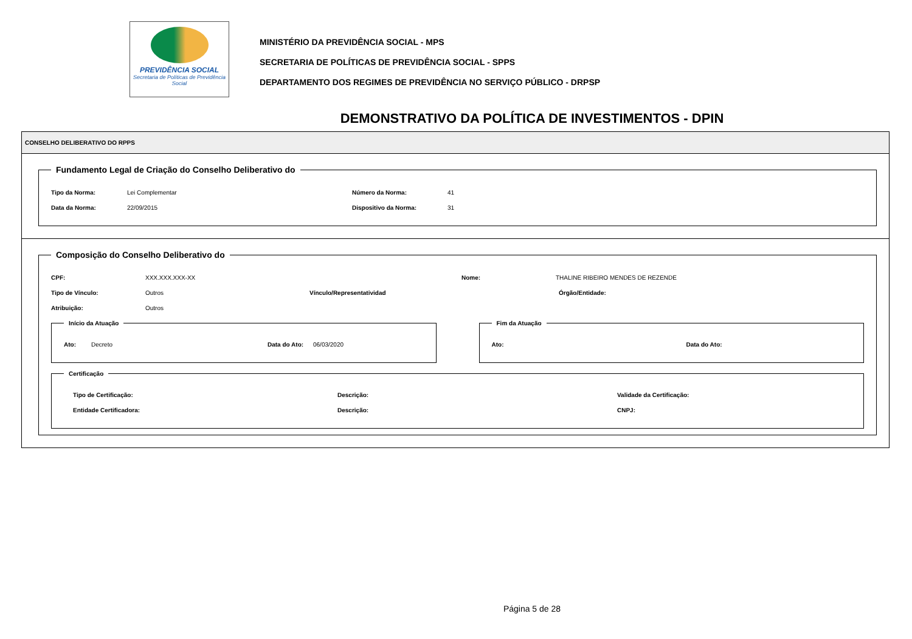PREVIDÊNCIA SOCIAL
Secretaria de Políticas de Previdência Social
MINISTÉRIO DA PREVIDÊNCIA SOCIAL - MPS
SECRETARIA DE POLÍTICAS DE PREVIDÊNCIA SOCIAL - SPPS
DEPARTAMENTO DOS REGIMES DE PREVIDÊNCIA NO SERVIÇO PÚBLICO - DRPSP
DEMONSTRATIVO DA POLÍTICA DE INVESTIMENTOS - DPIN
CONSELHO DELIBERATIVO DO RPPS
Fundamento Legal de Criação do Conselho Deliberativo do
Tipo da Norma: Lei Complementar Número da Norma: 41
Data da Norma: 22/09/2015 Dispositivo da Norma: 31
Composição do Conselho Deliberativo do
CPF: XXX.XXX.XXX-XX Nome: THALINE RIBEIRO MENDES DE REZENDE
Tipo de Vínculo: Outros Vínculo/Representatividad Órgão/Entidade:
Atribuição: Outros
Início da Atuação
Ato: Decreto Data do Ato: 06/03/2020
Fim da Atuação
Ato: Data do Ato:
Certificação
Tipo de Certificação: Descrição: Validade da Certificação:
Entidade Certificadora: Descrição: CNPJ:
Página 5 de 28